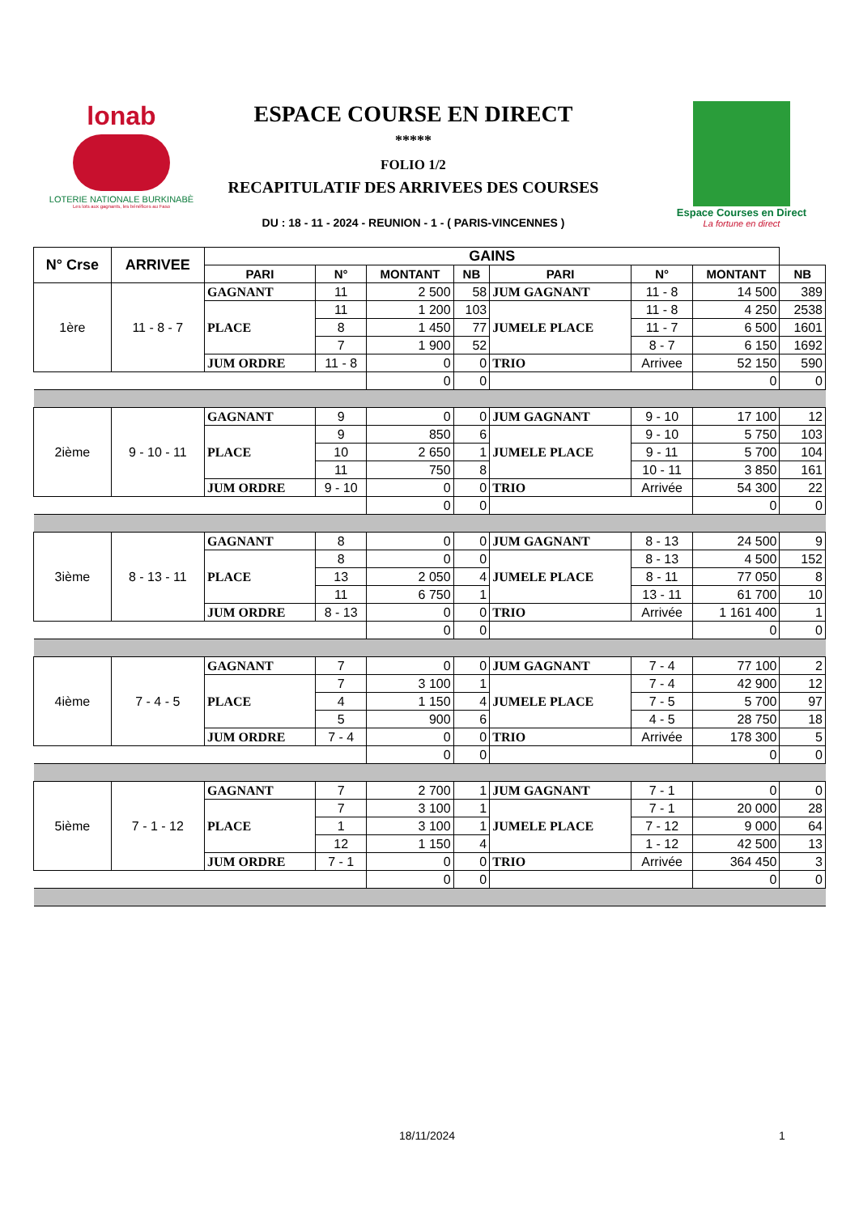lonab
LOTERIE NATIONALE BURKINABÈ
Les lots aux gagnants, les bénéfices au Faso
ESPACE COURSE EN DIRECT
*****
FOLIO 1/2
RECAPITULATIF DES ARRIVEES DES COURSES
DU : 18 - 11 - 2024 - REUNION - 1 - ( PARIS-VINCENNES )
Espace Courses en Direct
La fortune en direct
| N° Crse | ARRIVEE | GAINS | | | | | | | |
| | | PARI | N° | MONTANT | NB | PARI | N° | MONTANT | NB |
| 1ère | 11 - 8 - 7 | GAGNANT | 11 | 2 500 | 58 | JUM GAGNANT | 11 - 8 | 14 500 | 389 |
| | | PLACE | 11 | 1 200 | 103 | JUMELE PLACE | 11 - 8 | 4 250 | 2538 |
| | | | 8 | 1 450 | 77 | | 11 - 7 | 6 500 | 1601 |
| | | | 7 | 1 900 | 52 | | 8 - 7 | 6 150 | 1692 |
| | | JUM ORDRE | 11 - 8 | 0 | 0 | TRIO | Arrivee | 52 150 | 590 |
| | | | | 0 | 0 | | | 0 | 0 |
| 2ième | 9 - 10 - 11 | GAGNANT | 9 | 0 | 0 | JUM GAGNANT | 9 - 10 | 17 100 | 12 |
| | | PLACE | 9 | 850 | 6 | JUMELE PLACE | 9 - 10 | 5 750 | 103 |
| | | | 10 | 2 650 | 1 | | 9 - 11 | 5 700 | 104 |
| | | | 11 | 750 | 8 | | 10 - 11 | 3 850 | 161 |
| | | JUM ORDRE | 9 - 10 | 0 | 0 | TRIO | Arrivée | 54 300 | 22 |
| | | | | 0 | 0 | | | 0 | 0 |
| 3ième | 8 - 13 - 11 | GAGNANT | 8 | 0 | 0 | JUM GAGNANT | 8 - 13 | 24 500 | 9 |
| | | PLACE | 8 | 0 | 0 | JUMELE PLACE | 8 - 13 | 4 500 | 152 |
| | | | 13 | 2 050 | 4 | | 8 - 11 | 77 050 | 8 |
| | | | 11 | 6 750 | 1 | | 13 - 11 | 61 700 | 10 |
| | | JUM ORDRE | 8 - 13 | 0 | 0 | TRIO | Arrivée | 1 161 400 | 1 |
| | | | | 0 | 0 | | | 0 | 0 |
| 4ième | 7 - 4 - 5 | GAGNANT | 7 | 0 | 0 | JUM GAGNANT | 7 - 4 | 77 100 | 2 |
| | | PLACE | 7 | 3 100 | 1 | JUMELE PLACE | 7 - 4 | 42 900 | 12 |
| | | | 4 | 1 150 | 4 | | 7 - 5 | 5 700 | 97 |
| | | | 5 | 900 | 6 | | 4 - 5 | 28 750 | 18 |
| | | JUM ORDRE | 7 - 4 | 0 | 0 | TRIO | Arrivée | 178 300 | 5 |
| | | | | 0 | 0 | | | 0 | 0 |
| 5ième | 7 - 1 - 12 | GAGNANT | 7 | 2 700 | 1 | JUM GAGNANT | 7 - 1 | 0 | 0 |
| | | PLACE | 7 | 3 100 | 1 | JUMELE PLACE | 7 - 1 | 20 000 | 28 |
| | | | 1 | 3 100 | 1 | | 7 - 12 | 9 000 | 64 |
| | | | 12 | 1 150 | 4 | | 1 - 12 | 42 500 | 13 |
| | | JUM ORDRE | 7 - 1 | 0 | 0 | TRIO | Arrivée | 364 450 | 3 |
| | | | | 0 | 0 | | | 0 | 0 |
18/11/2024 1